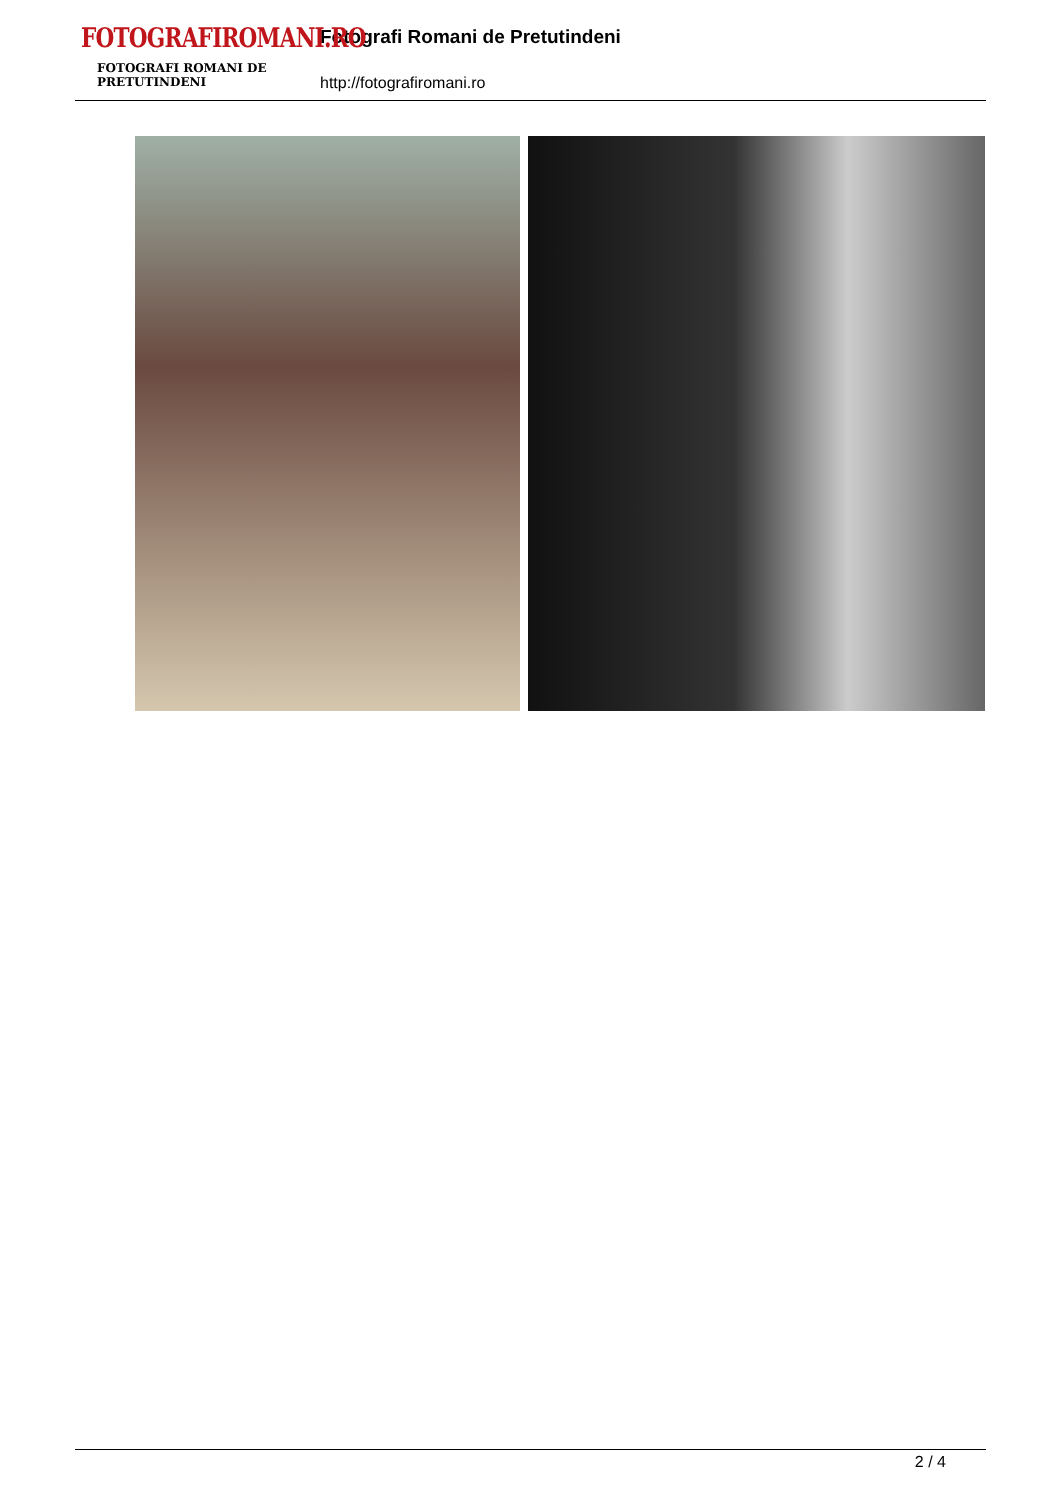FOTOGRAFIROMANI.RO
FOTOGRAFI ROMANI DE PRETUTINDENI
Fotografi Romani de Pretutindeni
http://fotografiromani.ro
2 / 4